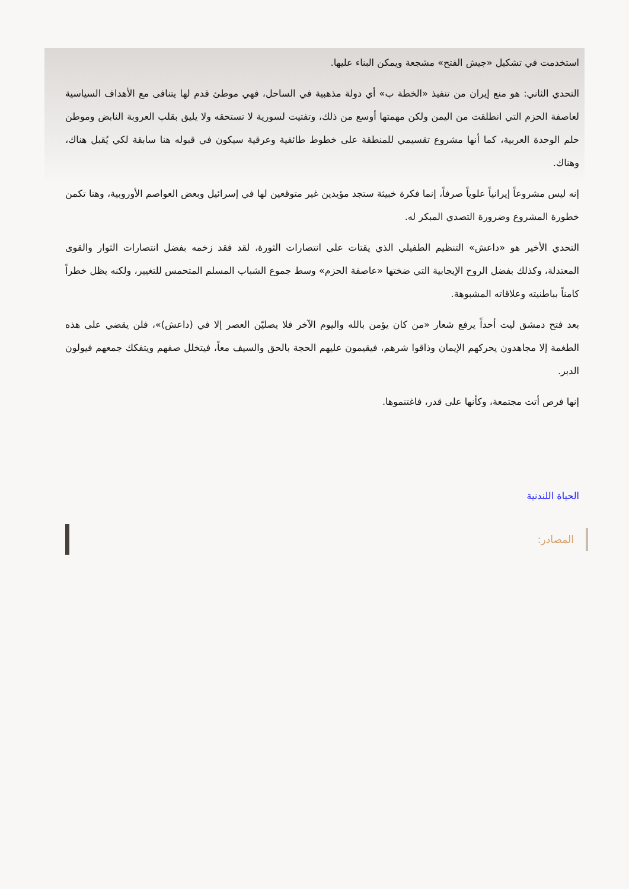استخدمت في تشكيل «جيش الفتح» مشجعة ويمكن البناء عليها.
التحدي الثاني: هو منع إيران من تنفيذ «الخطة ب» أي دولة مذهبية في الساحل، فهي موطئ قدم لها يتنافى مع الأهداف السياسية لعاصفة الحزم التي انطلقت من اليمن ولكن مهمتها أوسع من ذلك، وتفتيت لسورية لا تستحقه ولا يليق بقلب العروبة النابض وموطن حلم الوحدة العربية، كما أنها مشروع تقسيمي للمنطقة على خطوط طائفية وعرقية سيكون في قبوله هنا سابقة لكي يُقبل هناك، وهناك.
إنه ليس مشروعاً إيرانياً علوياً صرفاً، إنما فكرة خبيثة ستجد مؤيدين غير متوقعين لها في إسرائيل وبعض العواصم الأوروبية، وهنا تكمن خطورة المشروع وضرورة التصدي المبكر له.
التحدي الأخير هو «داعش» التنظيم الطفيلي الذي يقتات على انتصارات الثورة، لقد فقد زخمه بفضل انتصارات الثوار والقوى المعتدلة، وكذلك بفضل الروح الإيجابية التي ضختها «عاصفة الحزم» وسط جموع الشباب المسلم المتحمس للتغيير، ولكنه يظل خطراً كامناً بباطنيته وعلاقاته المشبوهة.
بعد فتح دمشق ليت أحداً يرفع شعار «من كان يؤمن بالله واليوم الآخر فلا يصليّن العصر إلا في (داعش)»، فلن يقضي على هذه الطغمة إلا مجاهدون يحركهم الإيمان وذاقوا شرهم، فيقيمون عليهم الحجة بالحق والسيف معاً، فيتخلل صفهم ويتفكك جمعهم فيولون الدبر.
إنها فرص أتت مجتمعة، وكأنها على قدر، فاغتنموها.
الحياة اللندنية
المصادر: